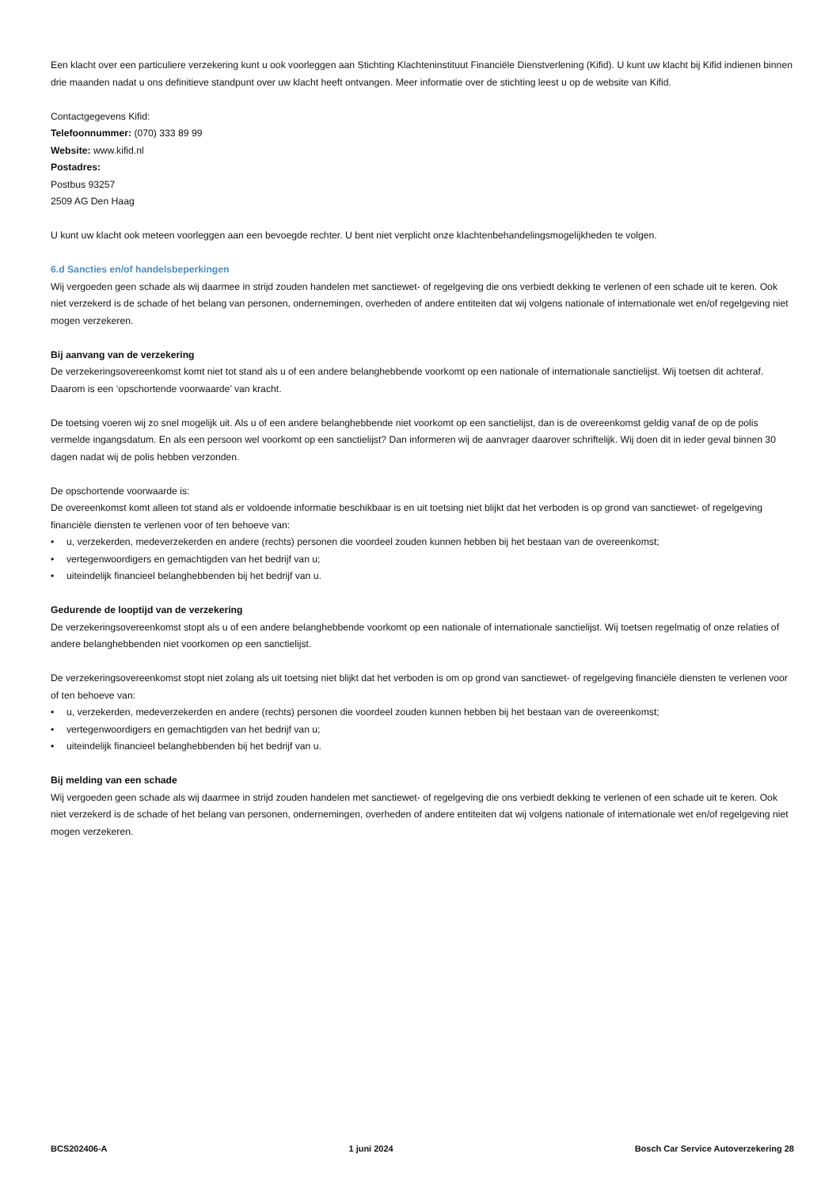Een klacht over een particuliere verzekering kunt u ook voorleggen aan Stichting Klachteninstituut Financiële Dienstverlening (Kifid). U kunt uw klacht bij Kifid indienen binnen drie maanden nadat u ons definitieve standpunt over uw klacht heeft ontvangen. Meer informatie over de stichting leest u op de website van Kifid.
Contactgegevens Kifid:
Telefoonnummer: (070) 333 89 99
Website: www.kifid.nl
Postadres:
Postbus 93257
2509 AG Den Haag
U kunt uw klacht ook meteen voorleggen aan een bevoegde rechter. U bent niet verplicht onze klachtenbehandelingsmogelijkheden te volgen.
6.d Sancties en/of handelsbeperkingen
Wij vergoeden geen schade als wij daarmee in strijd zouden handelen met sanctiewet- of regelgeving die ons verbiedt dekking te verlenen of een schade uit te keren. Ook niet verzekerd is de schade of het belang van personen, ondernemingen, overheden of andere entiteiten dat wij volgens nationale of internationale wet en/of regelgeving niet mogen verzekeren.
Bij aanvang van de verzekering
De verzekeringsovereenkomst komt niet tot stand als u of een andere belanghebbende voorkomt op een nationale of internationale sanctielijst. Wij toetsen dit achteraf. Daarom is een ‘opschortende voorwaarde’ van kracht.
De toetsing voeren wij zo snel mogelijk uit. Als u of een andere belanghebbende niet voorkomt op een sanctielijst, dan is de overeenkomst geldig vanaf de op de polis vermelde ingangsdatum. En als een persoon wel voorkomt op een sanctielijst? Dan informeren wij de aanvrager daarover schriftelijk. Wij doen dit in ieder geval binnen 30 dagen nadat wij de polis hebben verzonden.
De opschortende voorwaarde is:
De overeenkomst komt alleen tot stand als er voldoende informatie beschikbaar is en uit toetsing niet blijkt dat het verboden is op grond van sanctiewet- of regelgeving financiële diensten te verlenen voor of ten behoeve van:
• u, verzekerden, medeverzekerden en andere (rechts) personen die voordeel zouden kunnen hebben bij het bestaan van de overeenkomst;
• vertegenwoordigers en gemachtigden van het bedrijf van u;
• uiteindelijk financieel belanghebbenden bij het bedrijf van u.
Gedurende de looptijd van de verzekering
De verzekeringsovereenkomst stopt als u of een andere belanghebbende voorkomt op een nationale of internationale sanctielijst. Wij toetsen regelmatig of onze relaties of andere belanghebbenden niet voorkomen op een sanctielijst.
De verzekeringsovereenkomst stopt niet zolang als uit toetsing niet blijkt dat het verboden is om op grond van sanctiewet- of regelgeving financiële diensten te verlenen voor of ten behoeve van:
• u, verzekerden, medeverzekerden en andere (rechts) personen die voordeel zouden kunnen hebben bij het bestaan van de overeenkomst;
• vertegenwoordigers en gemachtigden van het bedrijf van u;
• uiteindelijk financieel belanghebbenden bij het bedrijf van u.
Bij melding van een schade
Wij vergoeden geen schade als wij daarmee in strijd zouden handelen met sanctiewet- of regelgeving die ons verbiedt dekking te verlenen of een schade uit te keren. Ook niet verzekerd is de schade of het belang van personen, ondernemingen, overheden of andere entiteiten dat wij volgens nationale of internationale wet en/of regelgeving niet mogen verzekeren.
BCS202406-A 1 juni 2024 Bosch Car Service Autoverzekering 28